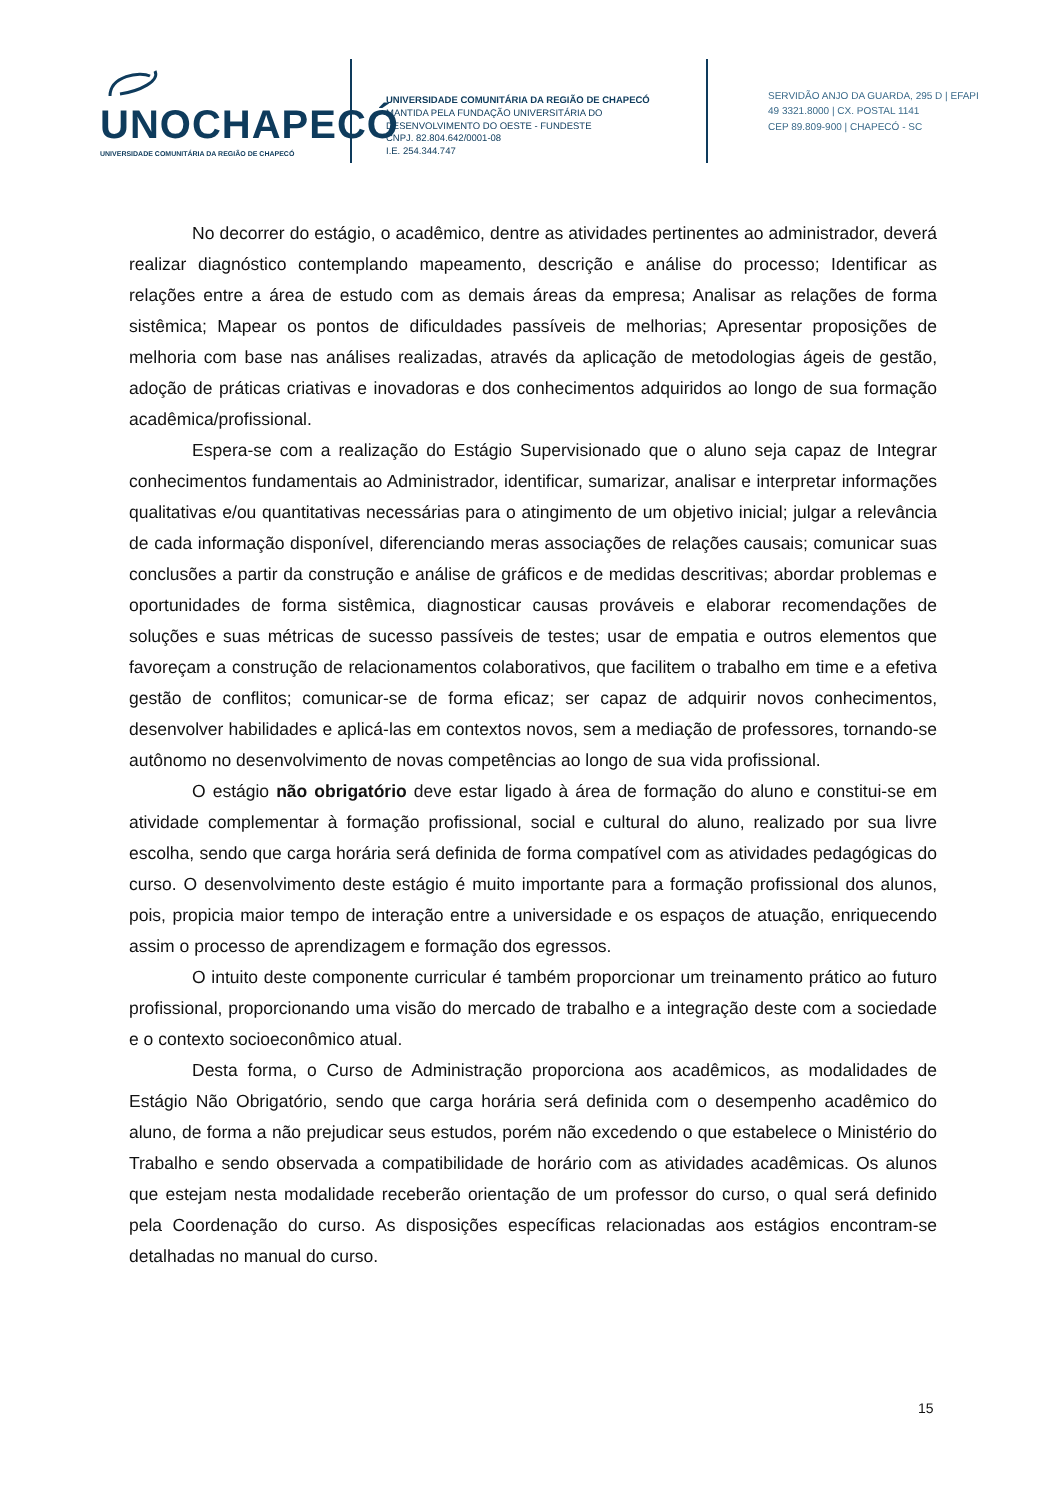UNOCHAPECÓ
UNIVERSIDADE COMUNITÁRIA DA REGIÃO DE CHAPECÓ
UNIVERSIDADE COMUNITÁRIA DA REGIÃO DE CHAPECÓ
MANTIDA PELA FUNDAÇÃO UNIVERSITÁRIA DO
DESENVOLVIMENTO DO OESTE - FUNDESTE
CNPJ. 82.804.642/0001-08
I.E. 254.344.747
SERVIDÃO ANJO DA GUARDA, 295 D | EFAPI
49 3321.8000 | CX. POSTAL 1141
CEP 89.809-900 | CHAPECÓ - SC
No decorrer do estágio, o acadêmico, dentre as atividades pertinentes ao administrador, deverá realizar diagnóstico contemplando mapeamento, descrição e análise do processo; Identificar as relações entre a área de estudo com as demais áreas da empresa; Analisar as relações de forma sistêmica; Mapear os pontos de dificuldades passíveis de melhorias; Apresentar proposições de melhoria com base nas análises realizadas, através da aplicação de metodologias ágeis de gestão, adoção de práticas criativas e inovadoras e dos conhecimentos adquiridos ao longo de sua formação acadêmica/profissional.
Espera-se com a realização do Estágio Supervisionado que o aluno seja capaz de Integrar conhecimentos fundamentais ao Administrador, identificar, sumarizar, analisar e interpretar informações qualitativas e/ou quantitativas necessárias para o atingimento de um objetivo inicial; julgar a relevância de cada informação disponível, diferenciando meras associações de relações causais; comunicar suas conclusões a partir da construção e análise de gráficos e de medidas descritivas; abordar problemas e oportunidades de forma sistêmica, diagnosticar causas prováveis e elaborar recomendações de soluções e suas métricas de sucesso passíveis de testes; usar de empatia e outros elementos que favoreçam a construção de relacionamentos colaborativos, que facilitem o trabalho em time e a efetiva gestão de conflitos; comunicar-se de forma eficaz; ser capaz de adquirir novos conhecimentos, desenvolver habilidades e aplicá-las em contextos novos, sem a mediação de professores, tornando-se autônomo no desenvolvimento de novas competências ao longo de sua vida profissional.
O estágio não obrigatório deve estar ligado à área de formação do aluno e constitui-se em atividade complementar à formação profissional, social e cultural do aluno, realizado por sua livre escolha, sendo que carga horária será definida de forma compatível com as atividades pedagógicas do curso. O desenvolvimento deste estágio é muito importante para a formação profissional dos alunos, pois, propicia maior tempo de interação entre a universidade e os espaços de atuação, enriquecendo assim o processo de aprendizagem e formação dos egressos.
O intuito deste componente curricular é também proporcionar um treinamento prático ao futuro profissional, proporcionando uma visão do mercado de trabalho e a integração deste com a sociedade e o contexto socioeconômico atual.
Desta forma, o Curso de Administração proporciona aos acadêmicos, as modalidades de Estágio Não Obrigatório, sendo que carga horária será definida com o desempenho acadêmico do aluno, de forma a não prejudicar seus estudos, porém não excedendo o que estabelece o Ministério do Trabalho e sendo observada a compatibilidade de horário com as atividades acadêmicas. Os alunos que estejam nesta modalidade receberão orientação de um professor do curso, o qual será definido pela Coordenação do curso. As disposições específicas relacionadas aos estágios encontram-se detalhadas no manual do curso.
15